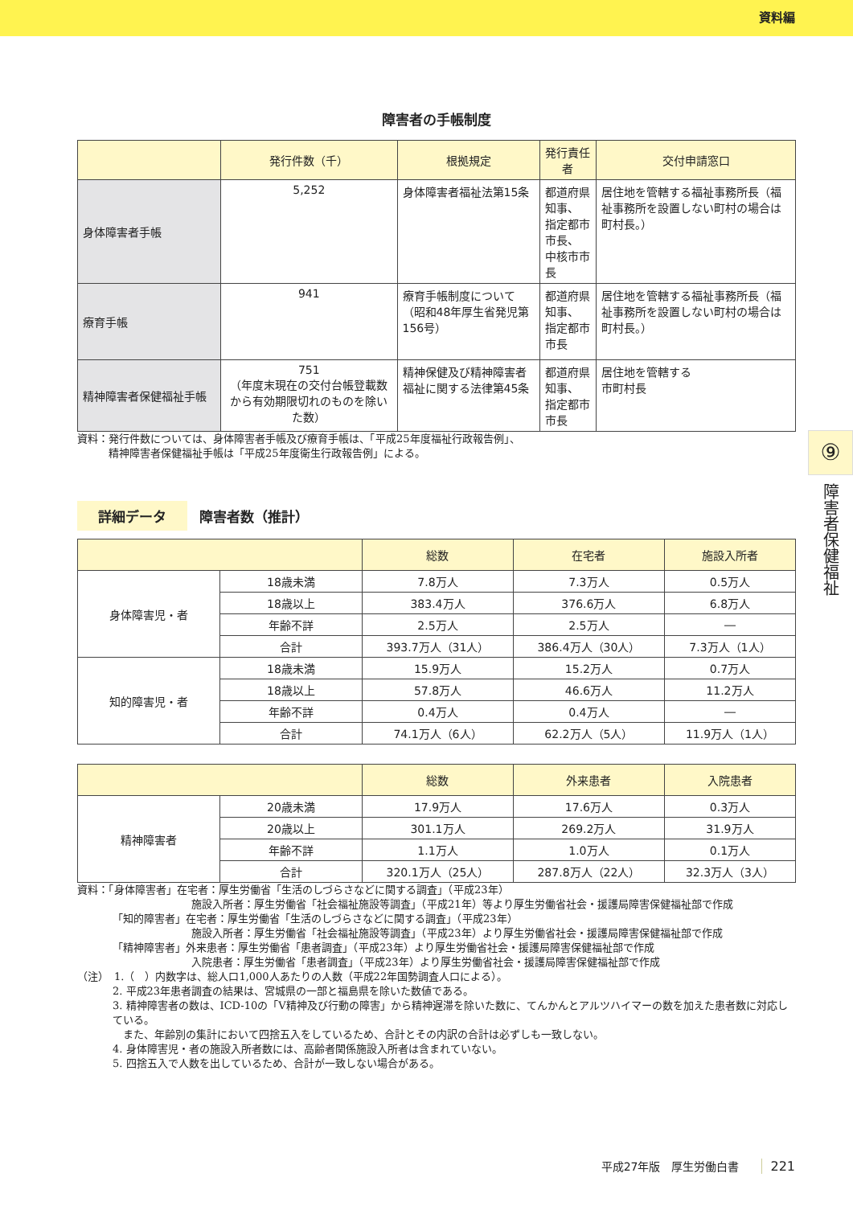資料編
障害者の手帳制度
| | 発行件数（千） | 根拠規定 | 発行責任者 | 交付申請窓口 |
| --- | --- | --- | --- | --- |
| 身体障害者手帳 | 5,252 | 身体障害者福祉法第15条 | 都道府県知事、 指定都市市長、 中核市市長 | 居住地を管轄する福祉事務所長（福祉事務所を設置しない町村の場合は町村長。） |
| 療育手帳 | 941 | 療育手帳制度について（昭和48年厚生省発児第156号） | 都道府県知事、 指定都市市長 | 居住地を管轄する福祉事務所長（福祉事務所を設置しない町村の場合は町村長。） |
| 精神障害者保健福祉手帳 | 751 （年度末現在の交付台帳登載数から有効期限切れのものを除いた数） | 精神保健及び精神障害者福祉に関する法律第45条 | 都道府県知事、 指定都市市長 | 居住地を管轄する 市町村長 |
資料：発行件数については、身体障害者手帳及び療育手帳は、「平成25年度福祉行政報告例」、
　　　精神障害者保健福祉手帳は「平成25年度衛生行政報告例」による。
詳細データ 障害者数（推計）
| | | 総数 | 在宅者 | 施設入所者 |
| --- | --- | --- | --- | --- |
| 身体障害児・者 | 18歳未満 | 7.8万人 | 7.3万人 | 0.5万人 |
| | 18歳以上 | 383.4万人 | 376.6万人 | 6.8万人 |
| | 年齢不詳 | 2.5万人 | 2.5万人 | ― |
| | 合計 | 393.7万人（31人） | 386.4万人（30人） | 7.3万人（1人） |
| 知的障害児・者 | 18歳未満 | 15.9万人 | 15.2万人 | 0.7万人 |
| | 18歳以上 | 57.8万人 | 46.6万人 | 11.2万人 |
| | 年齢不詳 | 0.4万人 | 0.4万人 | ― |
| | 合計 | 74.1万人（6人） | 62.2万人（5人） | 11.9万人（1人） |
| | | 総数 | 外来患者 | 入院患者 |
| --- | --- | --- | --- | --- |
| 精神障害者 | 20歳未満 | 17.9万人 | 17.6万人 | 0.3万人 |
| | 20歳以上 | 301.1万人 | 269.2万人 | 31.9万人 |
| | 年齢不詳 | 1.1万人 | 1.0万人 | 0.1万人 |
| | 合計 | 320.1万人（25人） | 287.8万人（22人） | 32.3万人（3人） |
資料：「身体障害者」在宅者：厚生労働省「生活のしづらさなどに関する調査」（平成23年）
施設入所者：厚生労働省「社会福祉施設等調査」（平成21年）等より厚生労働省社会・援護局障害保健福祉部で作成
「知的障害者」在宅者：厚生労働省「生活のしづらさなどに関する調査」（平成23年）
施設入所者：厚生労働省「社会福祉施設等調査」（平成23年）より厚生労働省社会・援護局障害保健福祉部で作成
「精神障害者」外来患者：厚生労働省「患者調査」（平成23年）より厚生労働省社会・援護局障害保健福祉部で作成
入院患者：厚生労働省「患者調査」（平成23年）より厚生労働省社会・援護局障害保健福祉部で作成
（注）　1.（　）内数字は、総人口1,000人あたりの人数（平成22年国勢調査人口による）。
2. 平成23年患者調査の結果は、宮城県の一部と福島県を除いた数値である。
3. 精神障害者の数は、ICD-10の「V精神及び行動の障害」から精神遅滞を除いた数に、てんかんとアルツハイマーの数を加えた患者数に対応している。
　また、年齢別の集計において四捨五入をしているため、合計とその内訳の合計は必ずしも一致しない。
4. 身体障害児・者の施設入所者数には、高齢者関係施設入所者は含まれていない。
5. 四捨五入で人数を出しているため、合計が一致しない場合がある。
⑨
障害者保健福祉
平成27年版　厚生労働白書　　221